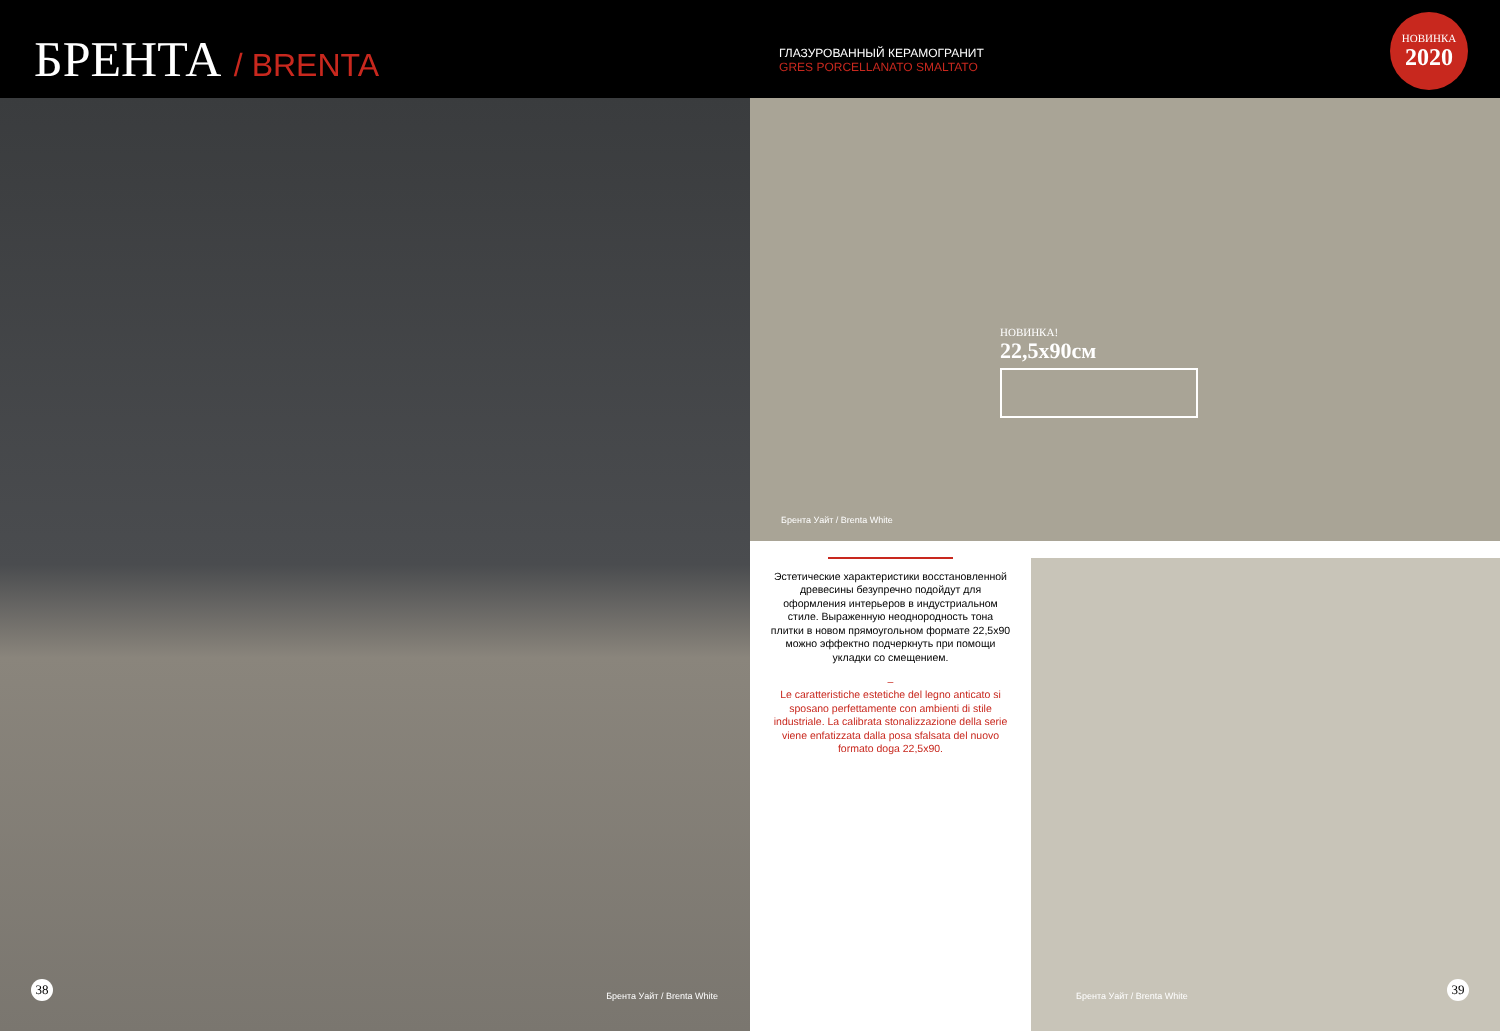БРЕНТА / BRENTA
ГЛАЗУРОВАННЫЙ КЕРАМОГРАНИТ
GRES PORCELLANATO SMALTATO
НОВИНКА
2020
38 Брента Уайт / Brenta White
НОВИНКА!
22,5x90см
Брента Уайт / Brenta White
Эстетические характеристики восстановленной древесины безупречно подойдут для оформления интерьеров в индустриальном стиле. Выраженную неоднородность тона плитки в новом прямоугольном формате 22,5x90 можно эффектно подчеркнуть при помощи укладки со смещением.
–
Le caratteristiche estetiche del legno anticato si sposano perfettamente con ambienti di stile industriale. La calibrata stonalizzazione della serie viene enfatizzata dalla posa sfalsata del nuovo formato doga 22,5x90.
Брента Уайт / Brenta White 39